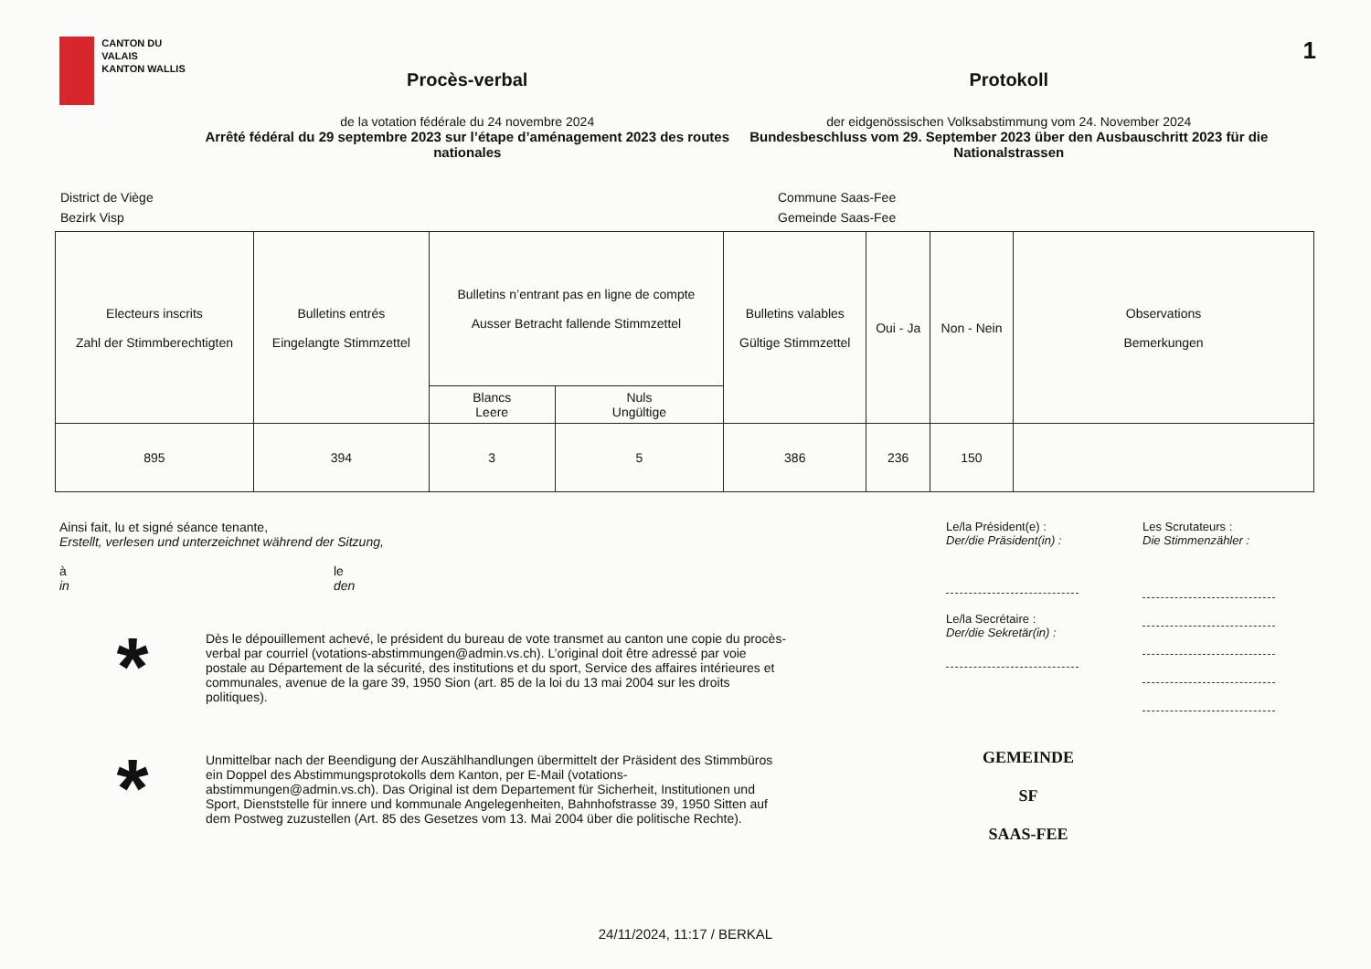CANTON DU VALAIS
KANTON WALLIS
Procès-verbal
de la votation fédérale du 24 novembre 2024
Arrêté fédéral du 29 septembre 2023 sur l’étape d’aménagement 2023 des routes nationales
Protokoll
der eidgenössischen Volksabstimmung vom 24. November 2024
Bundesbeschluss vom 29. September 2023 über den Ausbauschritt 2023 für die Nationalstrassen
1
District de Viège
Bezirk Visp
Commune Saas-Fee
Gemeinde Saas-Fee
| Electeurs inscrits Zahl der Stimmberechtigten | Bulletins entrés Eingelangte Stimmzettel | Bulletins n’entrant pas en ligne de compte Ausser Betracht fallende Stimmzettel | | Bulletins valables Gültige Stimmzettel | Oui - Ja | Non - Nein | Observations Bemerkungen |
| --- | --- | --- | --- | --- | --- | --- | --- |
| | | Blancs Leere | Nuls Ungültige | | | | |
| 895 | 394 | 3 | 5 | 386 | 236 | 150 | |
Ainsi fait, lu et signé séance tenante,
Erstellt, verlesen und unterzeichnet während der Sitzung,
à
in
le
den
*
Dès le dépouillement achevé, le président du bureau de vote transmet au canton une copie du procès-verbal par courriel (votations-abstimmungen@admin.vs.ch). L’original doit être adressé par voie postale au Département de la sécurité, des institutions et du sport, Service des affaires intérieures et communales, avenue de la gare 39, 1950 Sion (art. 85 de la loi du 13 mai 2004 sur les droits politiques).
*
Unmittelbar nach der Beendigung der Auszählhandlungen übermittelt der Präsident des Stimmbüros ein Doppel des Abstimmungsprotokolls dem Kanton, per E-Mail (votations-abstimmungen@admin.vs.ch). Das Original ist dem Departement für Sicherheit, Institutionen und Sport, Dienststelle für innere und kommunale Angelegenheiten, Bahnhofstrasse 39, 1950 Sitten auf dem Postweg zuzustellen (Art. 85 des Gesetzes vom 13. Mai 2004 über die politische Rechte).
Le/la Président(e) :
Der/die Präsident(in) :
Le/la Secrétaire :
Der/die Sekretär(in) :
Les Scrutateurs :
Die Stimmenzähler :
GEMEINDE
SF
SAAS-FEE
24/11/2024, 11:17 / BERKAL